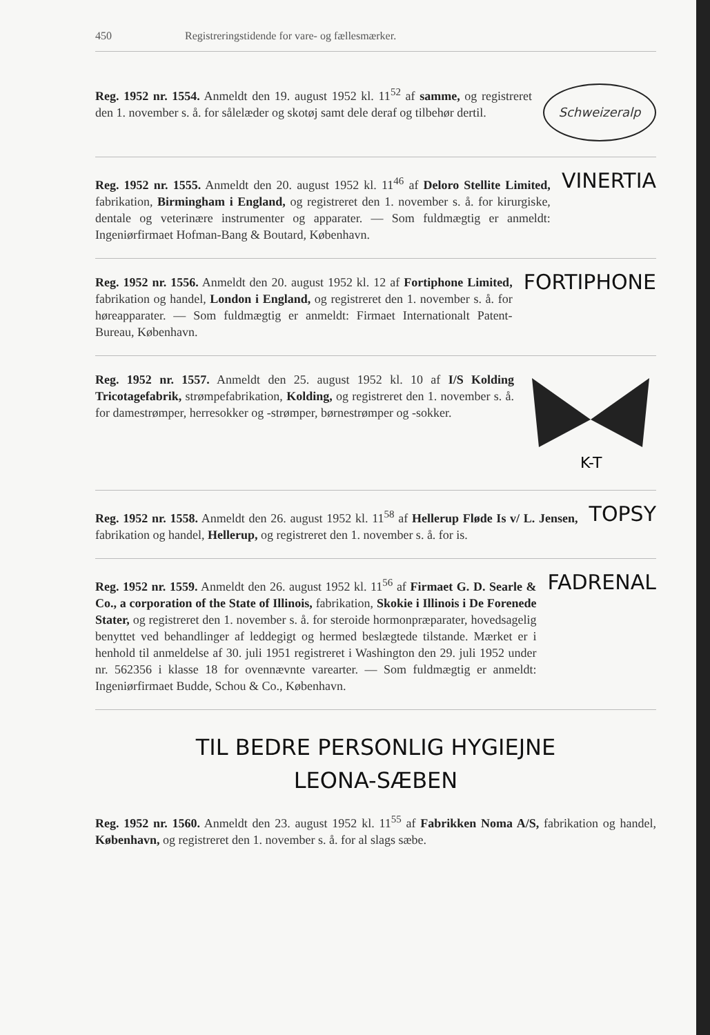450 Registreringstidende for vare- og fællesmærker.
Reg. 1952 nr. 1554. Anmeldt den 19. august 1952 kl. 11<sup>52</sup> af samme, og registreret den 1. november s. å. for sålelæder og skotøj samt dele deraf og tilbehør dertil.
Schweizeralp
Reg. 1952 nr. 1555. Anmeldt den 20. august 1952 kl. 11<sup>46</sup> af Deloro Stellite Limited, fabrikation, Birmingham i England, og registreret den 1. november s. å. for kirurgiske, dentale og veterinære instrumenter og apparater. — Som fuldmægtig er anmeldt: Ingeniørfirmaet Hofman-Bang & Boutard, København.
VINERTIA
Reg. 1952 nr. 1556. Anmeldt den 20. august 1952 kl. 12 af Fortiphone Limited, fabrikation og handel, London i England, og registreret den 1. november s. å. for høreapparater. — Som fuldmægtig er anmeldt: Firmaet Internationalt Patent-Bureau, København.
FORTIPHONE
Reg. 1952 nr. 1557. Anmeldt den 25. august 1952 kl. 10 af I/S Kolding Tricotagefabrik, strømpefabrikation, Kolding, og registreret den 1. november s. å. for damestrømper, herresokker og -strømper, børnestrømper og -sokker.
K-T
Reg. 1952 nr. 1558. Anmeldt den 26. august 1952 kl. 11<sup>58</sup> af Hellerup Fløde Is v/ L. Jensen, fabrikation og handel, Hellerup, og registreret den 1. november s. å. for is.
TOPSY
Reg. 1952 nr. 1559. Anmeldt den 26. august 1952 kl. 11<sup>56</sup> af Firmaet G. D. Searle & Co., a corporation of the State of Illinois, fabrikation, Skokie i Illinois i De Forenede Stater, og registreret den 1. november s. å. for steroide hormonpræparater, hovedsagelig benyttet ved behandlinger af leddegigt og hermed beslægtede tilstande. Mærket er i henhold til anmeldelse af 30. juli 1951 registreret i Washington den 29. juli 1952 under nr. 562356 i klasse 18 for ovennævnte varearter. — Som fuldmægtig er anmeldt: Ingeniørfirmaet Budde, Schou & Co., København.
FADRENAL
TIL BEDRE PERSONLIG HYGIEJNE
LEONA-SÆBEN
Reg. 1952 nr. 1560. Anmeldt den 23. august 1952 kl. 11<sup>55</sup> af Fabrikken Noma A/S, fabrikation og handel, København, og registreret den 1. november s. å. for al slags sæbe.